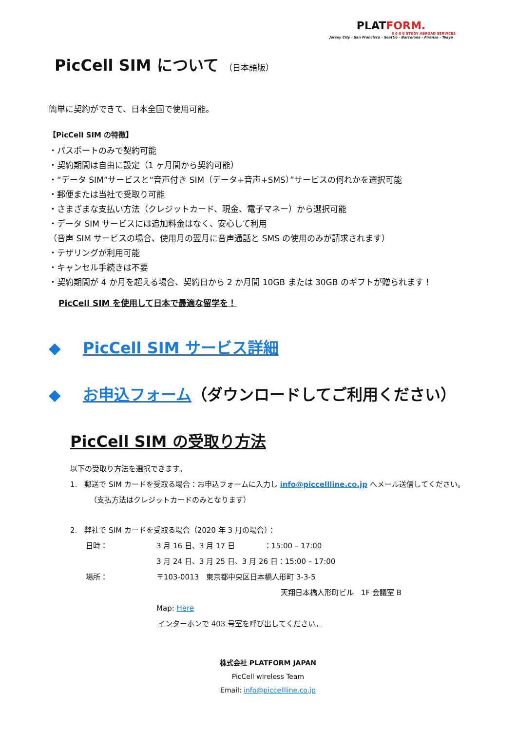PLATFORM.
3 0 0 0 STUDY ABROAD SERVICES
Jersey City · San Francisco · Seattle · Barcelona · Firenze · Tokyo
PicCell SIM について （日本語版）
簡単に契約ができて、日本全国で使用可能。
【PicCell SIM の特徴】
・パスポートのみで契約可能
・契約期間は自由に設定（1 ヶ月間から契約可能）
・“データ SIM”サービスと“音声付き SIM（データ+音声+SMS）”サービスの何れかを選択可能
・郵便または当社で受取り可能
・さまざまな支払い方法（クレジットカード、現金、電子マネー）から選択可能
・データ SIM サービスには追加料金はなく、安心して利用
（音声 SIM サービスの場合、使用月の翌月に音声通話と SMS の使用のみが請求されます）
・テザリングが利用可能
・キャンセル手続きは不要
・契約期間が 4 か月を超える場合、契約日から 2 か月間 10GB または 30GB のギフトが贈られます！
PicCell SIM を使用して日本で最適な留学を！
◆ PicCell SIM サービス詳細
◆ お申込フォーム（ダウンロードしてご利用ください）
PicCell SIM の受取り方法
以下の受取り方法を選択できます。
1.　郵送で SIM カードを受取る場合：お申込フォームに入力し info@piccellline.co.jp へメール送信してください。
（支払方法はクレジットカードのみとなります）
2.　弊社で SIM カードを受取る場合（2020 年 3 月の場合）：
日時： 3 月 16 日、3 月 17 日　　　　：15:00 – 17:00
3 月 24 日、3 月 25 日、3 月 26 日：15:00 – 17:00
場所： 〒103-0013　東京都中央区日本橋人形町 3-3-5
天翔日本橋人形町ビル　1F 会議室 B
Map: Here
インターホンで 403 号室を呼び出してください。
株式会社 PLATFORM JAPAN
PicCell wireless Team
Email: info@piccellline.co.jp